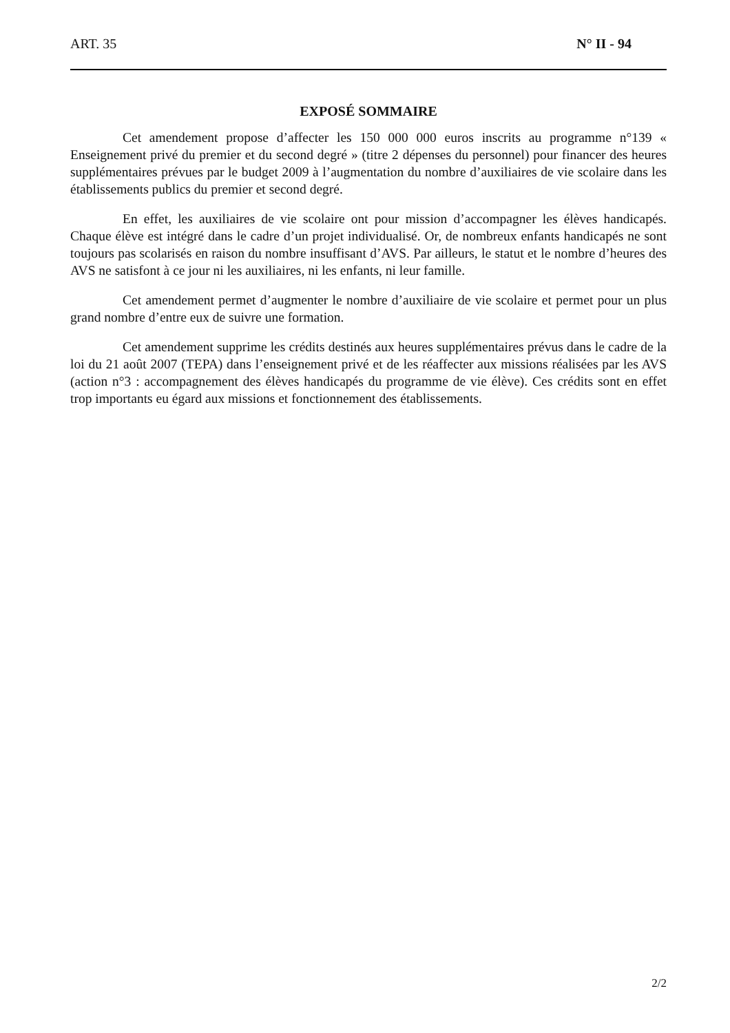ART. 35 N° II - 94
EXPOSÉ SOMMAIRE
Cet amendement propose d’affecter les 150 000 000 euros inscrits au programme n°139 « Enseignement privé du premier et du second degré » (titre 2 dépenses du personnel) pour financer des heures supplémentaires prévues par le budget 2009 à l’augmentation du nombre d’auxiliaires de vie scolaire dans les établissements publics du premier et second degré.
En effet, les auxiliaires de vie scolaire ont pour mission d’accompagner les élèves handicapés. Chaque élève est intégré dans le cadre d’un projet individualisé. Or, de nombreux enfants handicapés ne sont toujours pas scolarisés en raison du nombre insuffisant d’AVS. Par ailleurs, le statut et le nombre d’heures des AVS ne satisfont à ce jour ni les auxiliaires, ni les enfants, ni leur famille.
Cet amendement permet d’augmenter le nombre d’auxiliaire de vie scolaire et permet pour un plus grand nombre d’entre eux de suivre une formation.
Cet amendement supprime les crédits destinés aux heures supplémentaires prévus dans le cadre de la loi du 21 août 2007 (TEPA) dans l’enseignement privé et de les réaffecter aux missions réalisées par les AVS (action n°3 : accompagnement des élèves handicapés du programme de vie élève). Ces crédits sont en effet trop importants eu égard aux missions et fonctionnement des établissements.
2/2